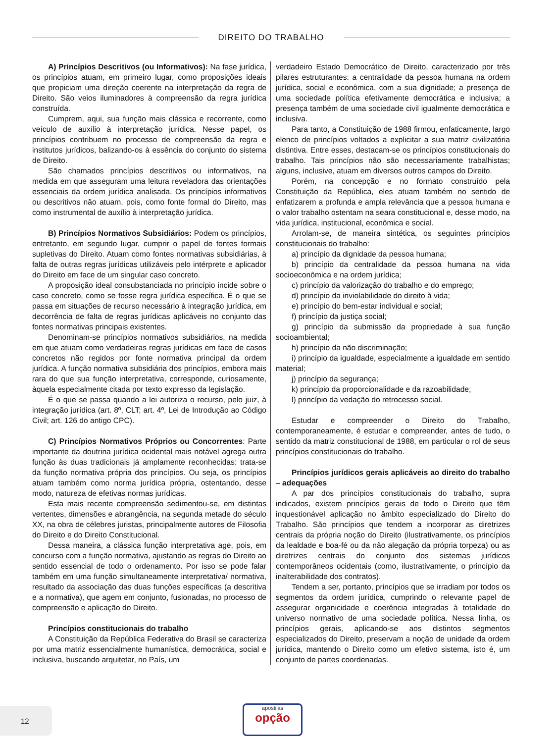DIREITO DO TRABALHO
A) Princípios Descritivos (ou Informativos): Na fase jurídica, os princípios atuam, em primeiro lugar, como proposições ideais que propiciam uma direção coerente na interpretação da regra de Direito. São veios iluminadores à compreensão da regra jurídica construída.
Cumprem, aqui, sua função mais clássica e recorrente, como veículo de auxílio à interpretação jurídica. Nesse papel, os princípios contribuem no processo de compreensão da regra e institutos jurídicos, balizando-os à essência do conjunto do sistema de Direito.
São chamados princípios descritivos ou informativos, na medida em que asseguram uma leitura reveladora das orientações essenciais da ordem jurídica analisada. Os princípios informativos ou descritivos não atuam, pois, como fonte formal do Direito, mas como instrumental de auxílio à interpretação jurídica.
B) Princípios Normativos Subsidiários: Podem os princípios, entretanto, em segundo lugar, cumprir o papel de fontes formais supletivas do Direito. Atuam como fontes normativas subsidiárias, à falta de outras regras jurídicas utilizáveis pelo intérprete e aplicador do Direito em face de um singular caso concreto.
A proposição ideal consubstanciada no princípio incide sobre o caso concreto, como se fosse regra jurídica específica. É o que se passa em situações de recurso necessário à integração jurídica, em decorrência de falta de regras jurídicas aplicáveis no conjunto das fontes normativas principais existentes.
Denominam-se princípios normativos subsidiários, na medida em que atuam como verdadeiras regras jurídicas em face de casos concretos não regidos por fonte normativa principal da ordem jurídica. A função normativa subsidiária dos princípios, embora mais rara do que sua função interpretativa, corresponde, curiosamente, àquela especialmente citada por texto expresso da legislação.
É o que se passa quando a lei autoriza o recurso, pelo juiz, à integração jurídica (art. 8º, CLT; art. 4º, Lei de Introdução ao Código Civil; art. 126 do antigo CPC).
C) Princípios Normativos Próprios ou Concorrentes: Parte importante da doutrina jurídica ocidental mais notável agrega outra função às duas tradicionais já amplamente reconhecidas: trata-se da função normativa própria dos princípios. Ou seja, os princípios atuam também como norma jurídica própria, ostentando, desse modo, natureza de efetivas normas jurídicas.
Esta mais recente compreensão sedimentou-se, em distintas vertentes, dimensões e abrangência, na segunda metade do século XX, na obra de célebres juristas, principalmente autores de Filosofia do Direito e do Direito Constitucional.
Dessa maneira, a clássica função interpretativa age, pois, em concurso com a função normativa, ajustando as regras do Direito ao sentido essencial de todo o ordenamento. Por isso se pode falar também em uma função simultaneamente interpretativa/ normativa, resultado da associação das duas funções específicas (a descritiva e a normativa), que agem em conjunto, fusionadas, no processo de compreensão e aplicação do Direito.
Princípios constitucionais do trabalho
A Constituição da República Federativa do Brasil se caracteriza por uma matriz essencialmente humanística, democrática, social e inclusiva, buscando arquitetar, no País, um
verdadeiro Estado Democrático de Direito, caracterizado por três pilares estruturantes: a centralidade da pessoa humana na ordem jurídica, social e econômica, com a sua dignidade; a presença de uma sociedade política efetivamente democrática e inclusiva; a presença também de uma sociedade civil igualmente democrática e inclusiva.
Para tanto, a Constituição de 1988 firmou, enfaticamente, largo elenco de princípios voltados a explicitar a sua matriz civilizatória distintiva. Entre esses, destacam-se os princípios constitucionais do trabalho. Tais princípios não são necessariamente trabalhistas; alguns, inclusive, atuam em diversos outros campos do Direito.
Porém, na concepção e no formato construído pela Constituição da República, eles atuam também no sentido de enfatizarem a profunda e ampla relevância que a pessoa humana e o valor trabalho ostentam na seara constitucional e, desse modo, na vida jurídica, institucional, econômica e social.
Arrolam-se, de maneira sintética, os seguintes princípios constitucionais do trabalho:
a) princípio da dignidade da pessoa humana;
b) princípio da centralidade da pessoa humana na vida socioeconômica e na ordem jurídica;
c) princípio da valorização do trabalho e do emprego;
d) princípio da inviolabilidade do direito à vida;
e) princípio do bem-estar individual e social;
f) princípio da justiça social;
g) princípio da submissão da propriedade à sua função socioambiental;
h) princípio da não discriminação;
i) princípio da igualdade, especialmente a igualdade em sentido material;
j) princípio da segurança;
k) princípio da proporcionalidade e da razoabilidade;
l) princípio da vedação do retrocesso social.
Estudar e compreender o Direito do Trabalho, contemporaneamente, é estudar e compreender, antes de tudo, o sentido da matriz constitucional de 1988, em particular o rol de seus princípios constitucionais do trabalho.
Princípios jurídicos gerais aplicáveis ao direito do trabalho – adequações
A par dos princípios constitucionais do trabalho, supra indicados, existem princípios gerais de todo o Direito que têm inquestionável aplicação no âmbito especializado do Direito do Trabalho. São princípios que tendem a incorporar as diretrizes centrais da própria noção do Direito (ilustrativamente, os princípios da lealdade e boa-fé ou da não alegação da própria torpeza) ou as diretrizes centrais do conjunto dos sistemas jurídicos contemporâneos ocidentais (como, ilustrativamente, o princípio da inalterabilidade dos contratos).
Tendem a ser, portanto, princípios que se irradiam por todos os segmentos da ordem jurídica, cumprindo o relevante papel de assegurar organicidade e coerência integradas à totalidade do universo normativo de uma sociedade política. Nessa linha, os princípios gerais, aplicando-se aos distintos segmentos especializados do Direito, preservam a noção de unidade da ordem jurídica, mantendo o Direito como um efetivo sistema, isto é, um conjunto de partes coordenadas.
12 apostilas
opção